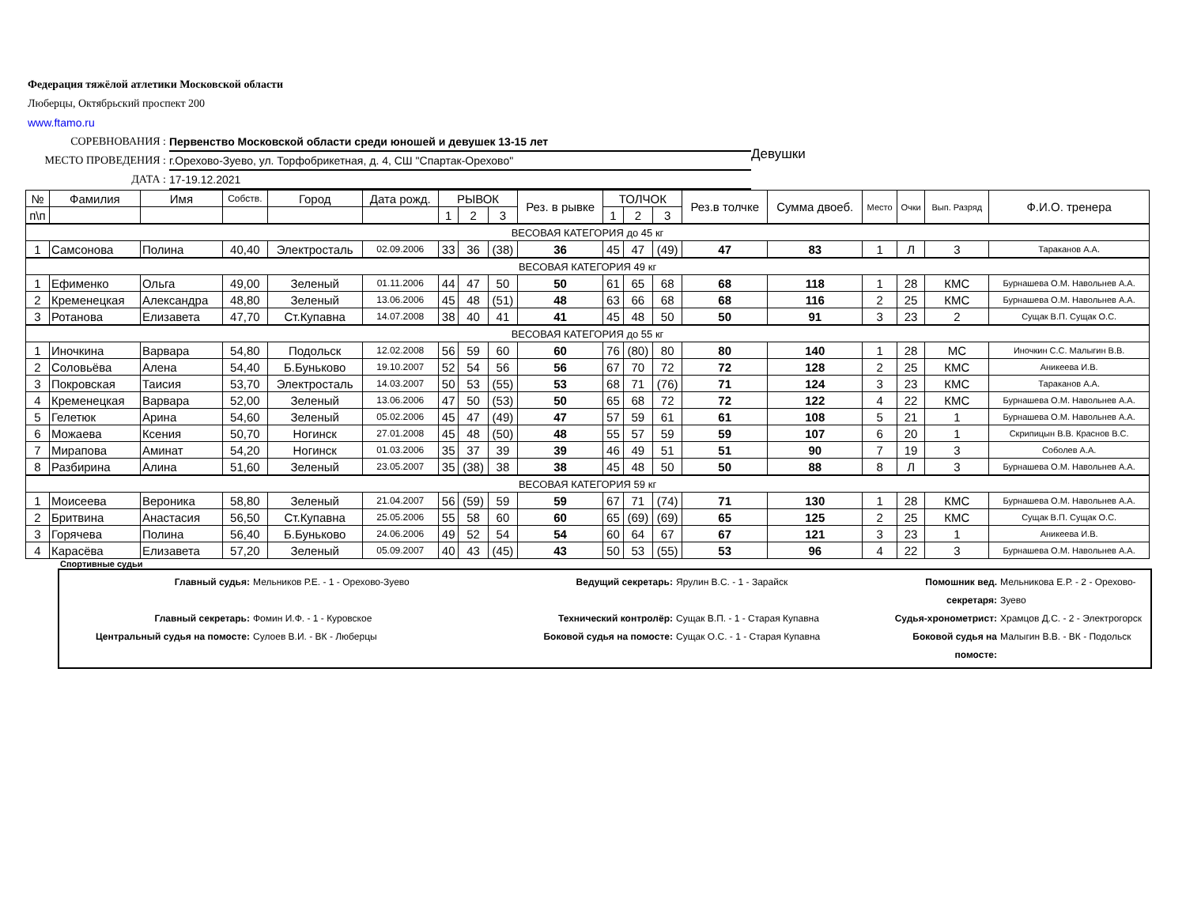Федерация тяжёлой атлетики Московской области
Люберцы, Октябрьский проспект 200
www.ftamo.ru
СОРЕВНОВАНИЯ : Первенство Московской области среди юношей и девушек 13-15 лет
МЕСТО ПРОВЕДЕНИЯ : г.Орехово-Зуево, ул. Торфобрикетная, д. 4, СШ "Спартак-Орехово"
ДАТА : 17-19.12.2021
Девушки
| № | Фамилия | Имя | Собств. | Город | Дата рожд. | РЫВОК | | | Рез. в рывке | ТОЛЧОК | | | Рез.в толчке | Сумма двоеб. | Место | Очки | Вып. Разряд | Ф.И.О. тренера |
| --- | --- | --- | --- | --- | --- | --- | --- | --- | --- | --- | --- | --- | --- | --- | --- | --- | --- | --- |
| п\п | | | | | | 1 | 2 | 3 | | 1 | 2 | 3 | | | | | | |
| ВЕСОВАЯ КАТЕГОРИЯ до 45 кг | | | | | | | | | | | | | | | | | | |
| 1 | Самсонова | Полина | 40,40 | Электросталь | 02.09.2006 | 33 | 36 | (38) | 36 | 45 | 47 | (49) | 47 | 83 | 1 | Л | 3 | Тараканов А.А. |
| ВЕСОВАЯ КАТЕГОРИЯ 49 кг | | | | | | | | | | | | | | | | | | |
| 1 | Ефименко | Ольга | 49,00 | Зеленый | 01.11.2006 | 44 | 47 | 50 | 50 | 61 | 65 | 68 | 68 | 118 | 1 | 28 | КМС | Бурнашева О.М. Навольнев А.А. |
| 2 | Кременецкая | Александра | 48,80 | Зеленый | 13.06.2006 | 45 | 48 | (51) | 48 | 63 | 66 | 68 | 68 | 116 | 2 | 25 | КМС | Бурнашева О.М. Навольнев А.А. |
| 3 | Ротанова | Елизавета | 47,70 | Ст.Купавна | 14.07.2008 | 38 | 40 | 41 | 41 | 45 | 48 | 50 | 50 | 91 | 3 | 23 | 2 | Сущак В.П. Сущак О.С. |
| ВЕСОВАЯ КАТЕГОРИЯ до 55 кг | | | | | | | | | | | | | | | | | | |
| 1 | Иночкина | Варвара | 54,80 | Подольск | 12.02.2008 | 56 | 59 | 60 | 60 | 76 | (80) | 80 | 80 | 140 | 1 | 28 | МС | Иночкин С.С. Малыгин В.В. |
| 2 | Соловьёва | Алена | 54,40 | Б.Буньково | 19.10.2007 | 52 | 54 | 56 | 56 | 67 | 70 | 72 | 72 | 128 | 2 | 25 | КМС | Аникеева И.В. |
| 3 | Покровская | Таисия | 53,70 | Электросталь | 14.03.2007 | 50 | 53 | (55) | 53 | 68 | 71 | (76) | 71 | 124 | 3 | 23 | КМС | Тараканов А.А. |
| 4 | Кременецкая | Варвара | 52,00 | Зеленый | 13.06.2006 | 47 | 50 | (53) | 50 | 65 | 68 | 72 | 72 | 122 | 4 | 22 | КМС | Бурнашева О.М. Навольнев А.А. |
| 5 | Гелетюк | Арина | 54,60 | Зеленый | 05.02.2006 | 45 | 47 | (49) | 47 | 57 | 59 | 61 | 61 | 108 | 5 | 21 | 1 | Бурнашева О.М. Навольнев А.А. |
| 6 | Можаева | Ксения | 50,70 | Ногинск | 27.01.2008 | 45 | 48 | (50) | 48 | 55 | 57 | 59 | 59 | 107 | 6 | 20 | 1 | Скрипицын В.В. Краснов В.С. |
| 7 | Мирапова | Аминат | 54,20 | Ногинск | 01.03.2006 | 35 | 37 | 39 | 39 | 46 | 49 | 51 | 51 | 90 | 7 | 19 | 3 | Соболев А.А. |
| 8 | Разбирина | Алина | 51,60 | Зеленый | 23.05.2007 | 35 | (38) | 38 | 38 | 45 | 48 | 50 | 50 | 88 | 8 | Л | 3 | Бурнашева О.М. Навольнев А.А. |
| ВЕСОВАЯ КАТЕГОРИЯ 59 кг | | | | | | | | | | | | | | | | | | |
| 1 | Моисеева | Вероника | 58,80 | Зеленый | 21.04.2007 | 56 | (59) | 59 | 59 | 67 | 71 | (74) | 71 | 130 | 1 | 28 | КМС | Бурнашева О.М. Навольнев А.А. |
| 2 | Бритвина | Анастасия | 56,50 | Ст.Купавна | 25.05.2006 | 55 | 58 | 60 | 60 | 65 | (69) | (69) | 65 | 125 | 2 | 25 | КМС | Сущак В.П. Сущак О.С. |
| 3 | Горячева | Полина | 56,40 | Б.Буньково | 24.06.2006 | 49 | 52 | 54 | 54 | 60 | 64 | 67 | 67 | 121 | 3 | 23 | 1 | Аникеева И.В. |
| 4 | Карасёва | Елизавета | 57,20 | Зеленый | 05.09.2007 | 40 | 43 | (45) | 43 | 50 | 53 | (55) | 53 | 96 | 4 | 22 | 3 | Бурнашева О.М. Навольнев А.А. |
Спортивные судьи
Главный судья: Мельников Р.Е. - 1 - Орехово-Зуево Ведущий секретарь: Ярулин В.С. - 1 - Зарайск Помошник вед. секретаря: Мельникова Е.Р. - 2 - Орехово-Зуево
Главный секретарь: Фомин И.Ф. - 1 - Куровское Технический контролёр: Сущак В.П. - 1 - Старая Купавна Судья-хронометрист: Храмцов Д.С. - 2 - Электрогорск
Центральный судья на помосте: Сулоев В.И. - ВК - Люберцы Боковой судья на помосте: Сущак О.С. - 1 - Старая Купавна Боковой судья на помосте: Малыгин В.В. - ВК - Подольск